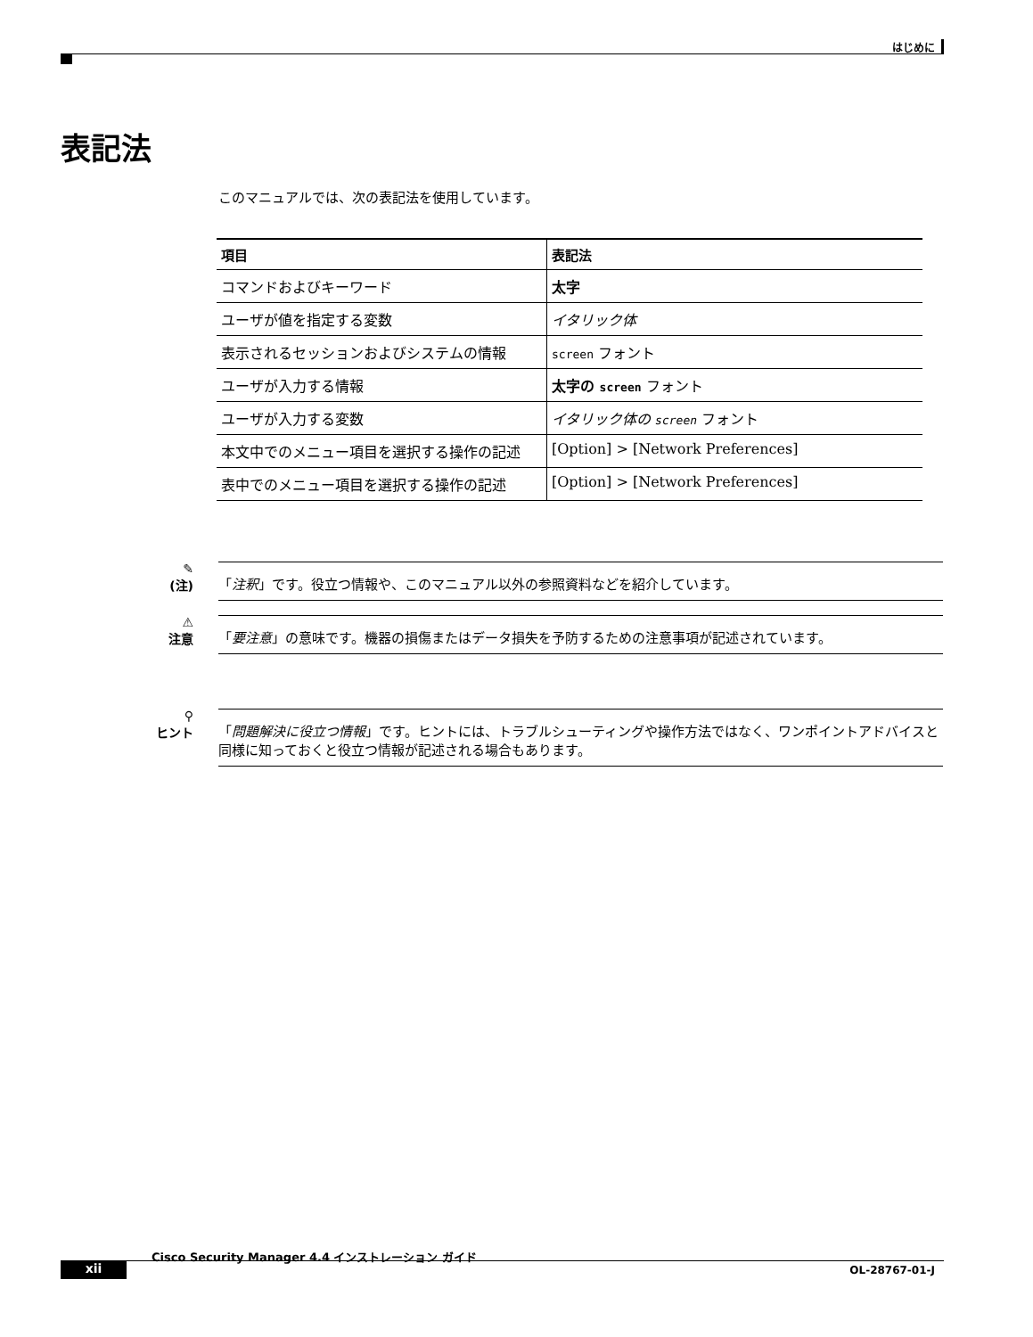はじめに
表記法
このマニュアルでは、次の表記法を使用しています。
| 項目 | 表記法 |
| --- | --- |
| コマンドおよびキーワード | 太字 |
| ユーザが値を指定する変数 | イタリック体 |
| 表示されるセッションおよびシステムの情報 | screen フォント |
| ユーザが入力する情報 | 太字の screen フォント |
| ユーザが入力する変数 | イタリック体の screen フォント |
| 本文中でのメニュー項目を選択する操作の記述 | [Option] > [Network Preferences] |
| 表中でのメニュー項目を選択する操作の記述 | [Option] > [Network Preferences] |
✎
(注)
「注釈」です。役立つ情報や、このマニュアル以外の参照資料などを紹介しています。
⚠
注意
「要注意」の意味です。機器の損傷またはデータ損失を予防するための注意事項が記述されています。
⚲
ヒント
「問題解決に役立つ情報」です。ヒントには、トラブルシューティングや操作方法ではなく、ワンポイントアドバイスと同様に知っておくと役立つ情報が記述される場合もあります。
Cisco Security Manager 4.4 インストレーション ガイド
xii OL-28767-01-J